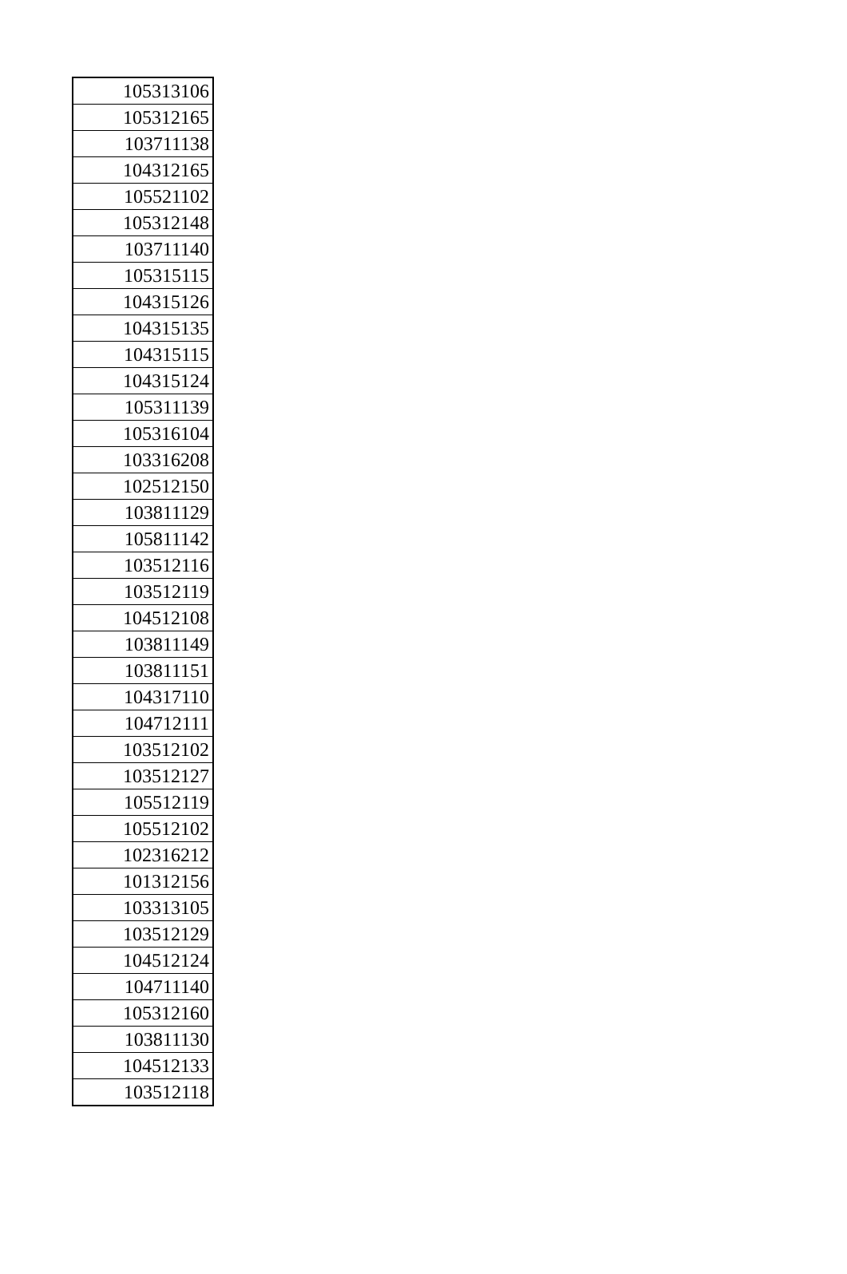| 105313106 |
| 105312165 |
| 103711138 |
| 104312165 |
| 105521102 |
| 105312148 |
| 103711140 |
| 105315115 |
| 104315126 |
| 104315135 |
| 104315115 |
| 104315124 |
| 105311139 |
| 105316104 |
| 103316208 |
| 102512150 |
| 103811129 |
| 105811142 |
| 103512116 |
| 103512119 |
| 104512108 |
| 103811149 |
| 103811151 |
| 104317110 |
| 104712111 |
| 103512102 |
| 103512127 |
| 105512119 |
| 105512102 |
| 102316212 |
| 101312156 |
| 103313105 |
| 103512129 |
| 104512124 |
| 104711140 |
| 105312160 |
| 103811130 |
| 104512133 |
| 103512118 |